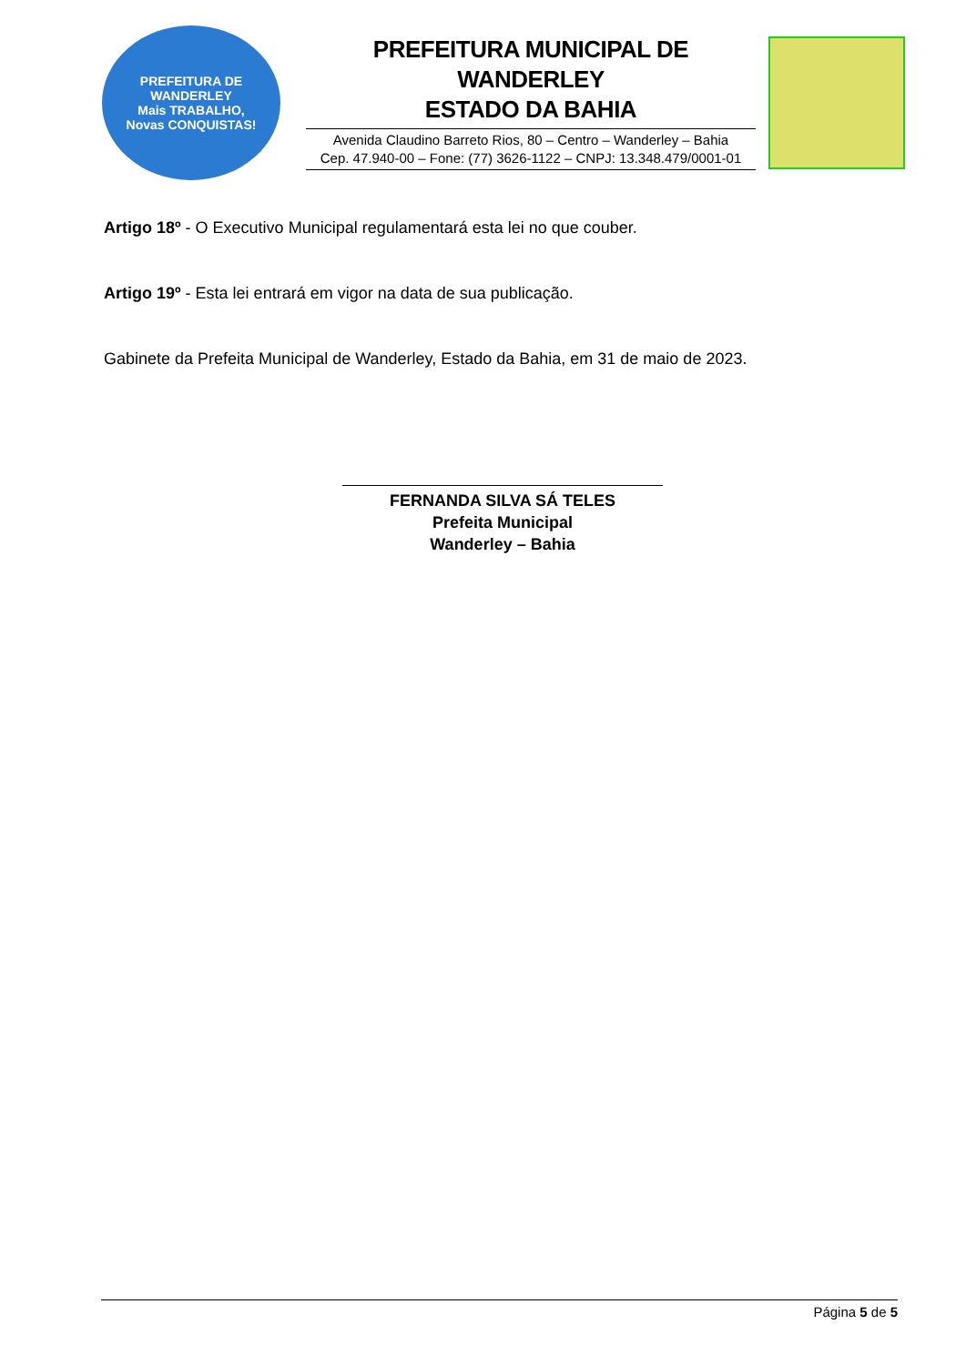PREFEITURA DE
WANDERLEY
Mais TRABALHO,
Novas CONQUISTAS!
PREFEITURA MUNICIPAL DE WANDERLEY
ESTADO DA BAHIA
Avenida Claudino Barreto Rios, 80 – Centro – Wanderley – Bahia
Cep. 47.940-00 – Fone: (77) 3626-1122 – CNPJ: 13.348.479/0001-01
Artigo 18º - O Executivo Municipal regulamentará esta lei no que couber.
Artigo 19º - Esta lei entrará em vigor na data de sua publicação.
Gabinete da Prefeita Municipal de Wanderley, Estado da Bahia, em 31 de maio de 2023.
FERNANDA SILVA SÁ TELES
Prefeita Municipal
Wanderley – Bahia
Página 5 de 5